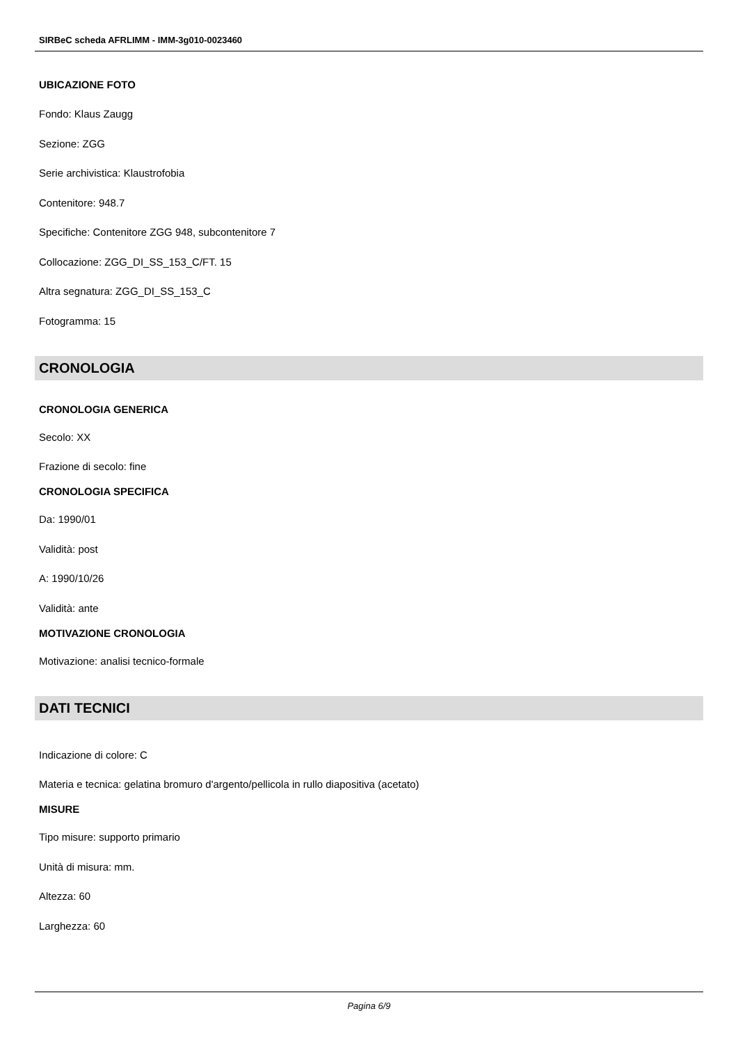SIRBeC scheda AFRLIMM - IMM-3g010-0023460
UBICAZIONE FOTO
Fondo: Klaus Zaugg
Sezione: ZGG
Serie archivistica: Klaustrofobia
Contenitore: 948.7
Specifiche: Contenitore ZGG 948, subcontenitore 7
Collocazione: ZGG_DI_SS_153_C/FT. 15
Altra segnatura: ZGG_DI_SS_153_C
Fotogramma: 15
CRONOLOGIA
CRONOLOGIA GENERICA
Secolo: XX
Frazione di secolo: fine
CRONOLOGIA SPECIFICA
Da: 1990/01
Validità: post
A: 1990/10/26
Validità: ante
MOTIVAZIONE CRONOLOGIA
Motivazione: analisi tecnico-formale
DATI TECNICI
Indicazione di colore: C
Materia e tecnica: gelatina bromuro d'argento/pellicola in rullo diapositiva (acetato)
MISURE
Tipo misure: supporto primario
Unità di misura: mm.
Altezza: 60
Larghezza: 60
Pagina 6/9